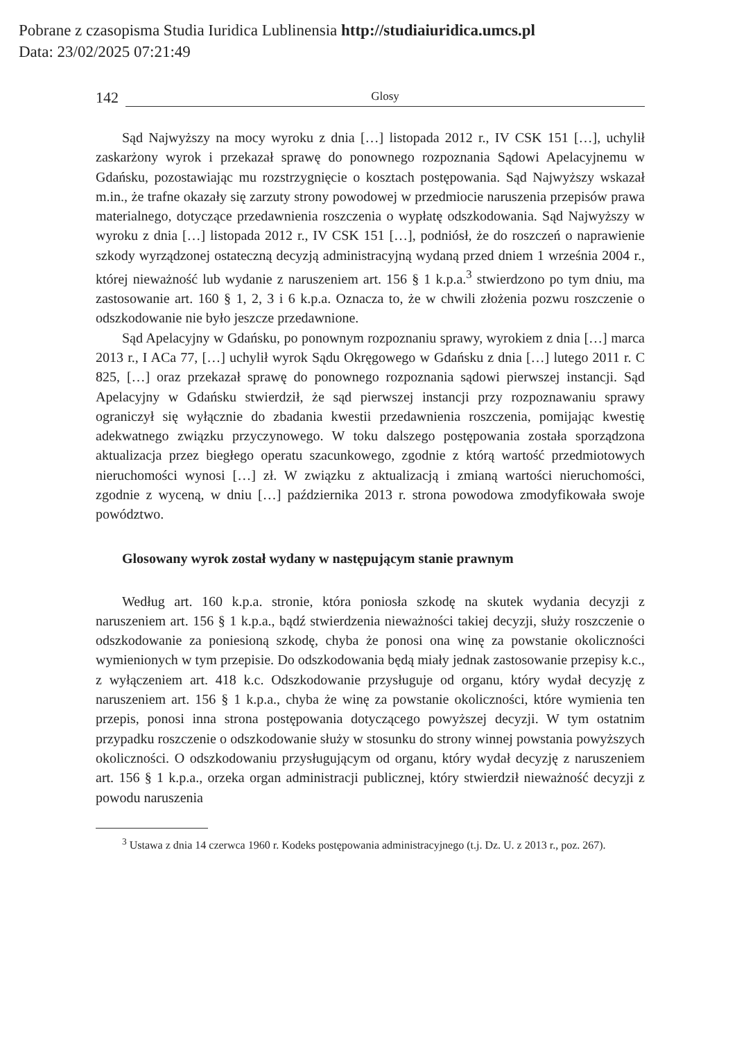Pobrane z czasopisma Studia Iuridica Lublinensia http://studiaiuridica.umcs.pl
Data: 23/02/2025 07:21:49
142 Glosy
Sąd Najwyższy na mocy wyroku z dnia […] listopada 2012 r., IV CSK 151 […], uchylił zaskarżony wyrok i przekazał sprawę do ponownego rozpoznania Sądowi Apelacyjnemu w Gdańsku, pozostawiając mu rozstrzygnięcie o kosztach postępowania. Sąd Najwyższy wskazał m.in., że trafne okazały się zarzuty strony powodowej w przedmiocie naruszenia przepisów prawa materialnego, dotyczące przedawnienia roszczenia o wypłatę odszkodowania. Sąd Najwyższy w wyroku z dnia […] listopada 2012 r., IV CSK 151 […], podniósł, że do roszczeń o naprawienie szkody wyrządzonej ostateczną decyzją administracyjną wydaną przed dniem 1 września 2004 r., której nieważność lub wydanie z naruszeniem art. 156 § 1 k.p.a.<sup>3</sup> stwierdzono po tym dniu, ma zastosowanie art. 160 § 1, 2, 3 i 6 k.p.a. Oznacza to, że w chwili złożenia pozwu roszczenie o odszkodowanie nie było jeszcze przedawnione.
Sąd Apelacyjny w Gdańsku, po ponownym rozpoznaniu sprawy, wyrokiem z dnia […] marca 2013 r., I ACa 77, […] uchylił wyrok Sądu Okręgowego w Gdańsku z dnia […] lutego 2011 r. C 825, […] oraz przekazał sprawę do ponownego rozpoznania sądowi pierwszej instancji. Sąd Apelacyjny w Gdańsku stwierdził, że sąd pierwszej instancji przy rozpoznawaniu sprawy ograniczył się wyłącznie do zbadania kwestii przedawnienia roszczenia, pomijając kwestię adekwatnego związku przyczynowego. W toku dalszego postępowania została sporządzona aktualizacja przez biegłego operatu szacunkowego, zgodnie z którą wartość przedmiotowych nieruchomości wynosi […] zł. W związku z aktualizacją i zmianą wartości nieruchomości, zgodnie z wyceną, w dniu […] października 2013 r. strona powodowa zmodyfikowała swoje powództwo.
Glosowany wyrok został wydany w następującym stanie prawnym
Według art. 160 k.p.a. stronie, która poniosła szkodę na skutek wydania decyzji z naruszeniem art. 156 § 1 k.p.a., bądź stwierdzenia nieważności takiej decyzji, służy roszczenie o odszkodowanie za poniesioną szkodę, chyba że ponosi ona winę za powstanie okoliczności wymienionych w tym przepisie. Do odszkodowania będą miały jednak zastosowanie przepisy k.c., z wyłączeniem art. 418 k.c. Odszkodowanie przysługuje od organu, który wydał decyzję z naruszeniem art. 156 § 1 k.p.a., chyba że winę za powstanie okoliczności, które wymienia ten przepis, ponosi inna strona postępowania dotyczącego powyższej decyzji. W tym ostatnim przypadku roszczenie o odszkodowanie służy w stosunku do strony winnej powstania powyższych okoliczności. O odszkodowaniu przysługującym od organu, który wydał decyzję z naruszeniem art. 156 § 1 k.p.a., orzeka organ administracji publicznej, który stwierdził nieważność decyzji z powodu naruszenia
<sup>3</sup> Ustawa z dnia 14 czerwca 1960 r. Kodeks postępowania administracyjnego (t.j. Dz. U. z 2013 r., poz. 267).